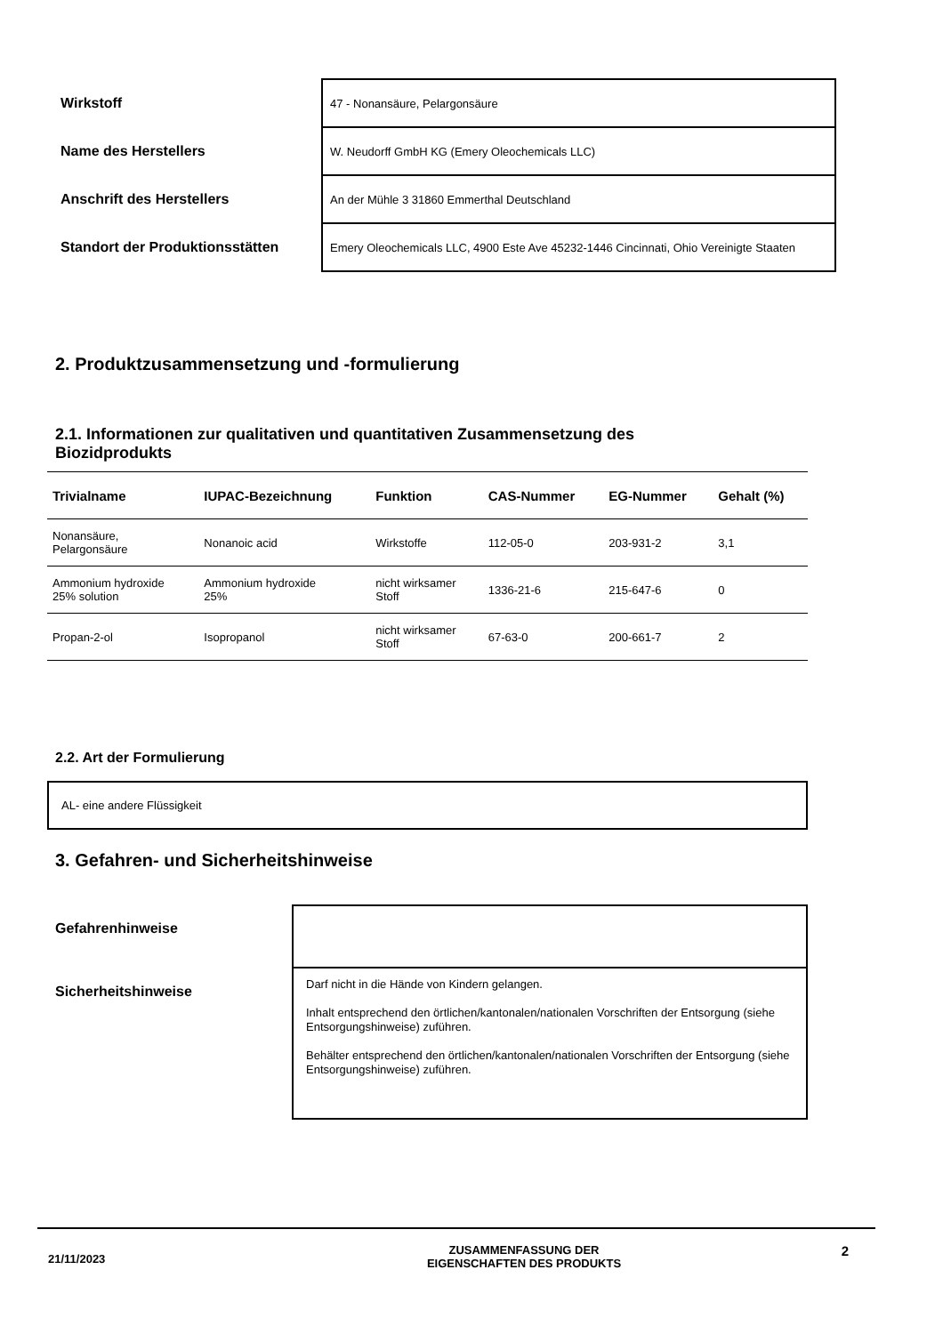| Wirkstoff | 47 - Nonansäure, Pelargonsäure |
| Name des Herstellers | W. Neudorff GmbH KG (Emery Oleochemicals LLC) |
| Anschrift des Herstellers | An der Mühle 3 31860 Emmerthal Deutschland |
| Standort der Produktionsstätten | Emery Oleochemicals LLC, 4900 Este Ave 45232-1446 Cincinnati, Ohio Vereinigte Staaten |
2. Produktzusammensetzung und -formulierung
2.1. Informationen zur qualitativen und quantitativen Zusammensetzung des Biozidprodukts
| Trivialname | IUPAC-Bezeichnung | Funktion | CAS-Nummer | EG-Nummer | Gehalt (%) |
| --- | --- | --- | --- | --- | --- |
| Nonansäure, Pelargonsäure | Nonanoic acid | Wirkstoffe | 112-05-0 | 203-931-2 | 3,1 |
| Ammonium hydroxide 25% solution | Ammonium hydroxide 25% | nicht wirksamer Stoff | 1336-21-6 | 215-647-6 | 0 |
| Propan-2-ol | Isopropanol | nicht wirksamer Stoff | 67-63-0 | 200-661-7 | 2 |
2.2. Art der Formulierung
AL- eine andere Flüssigkeit
3. Gefahren- und Sicherheitshinweise
Gefahrenhinweise
Sicherheitshinweise
Darf nicht in die Hände von Kindern gelangen.
Inhalt entsprechend den örtlichen/kantonalen/nationalen Vorschriften der Entsorgung (siehe Entsorgungshinweise) zuführen.
Behälter entsprechend den örtlichen/kantonalen/nationalen Vorschriften der Entsorgung (siehe Entsorgungshinweise) zuführen.
21/11/2023
ZUSAMMENFASSUNG DER
EIGENSCHAFTEN DES PRODUKTS
2